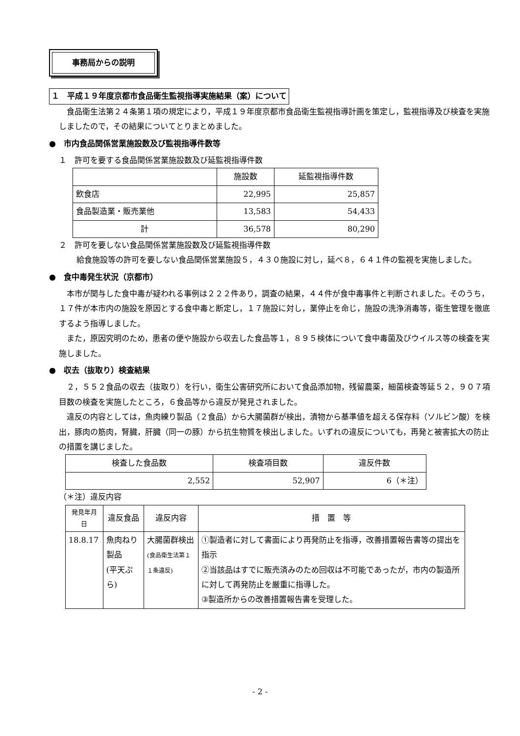事務局からの説明
１　平成１９年度京都市食品衛生監視指導実施結果（案）について
食品衛生法第２４条第１項の規定により，平成１９年度京都市食品衛生監視指導計画を策定し，監視指導及び検査を実施しましたので，その結果についてとりまとめました。
●　市内食品関係営業施設数及び監視指導件数等
１　許可を要する食品関係営業施設数及び延監視指導件数
| | 施設数 | 延監視指導件数 |
| --- | --- | --- |
| 飲食店 | 22,995 | 25,857 |
| 食品製造業・販売業他 | 13,583 | 54,433 |
| 計 | 36,578 | 80,290 |
２　許可を要しない食品関係営業施設数及び延監視指導件数
給食施設等の許可を要しない食品関係営業施設５，４３０施設に対し，延べ８，６４１件の監視を実施しました。
●　食中毒発生状況（京都市）
本市が関与した食中毒が疑われる事例は２２２件あり，調査の結果，４４件が食中毒事件と判断されました。そのうち，１７件が本市内の施設を原因とする食中毒と断定し，１７施設に対し，業停止を命じ，施設の洗浄消毒等，衛生管理を徹底するよう指導しました。
また，原因究明のため，患者の便や施設から収去した食品等１，８９５検体について食中毒菌及びウイルス等の検査を実施しました。
●　収去（抜取り）検査結果
２，５５２食品の収去（抜取り）を行い，衛生公害研究所において食品添加物，残留農薬，細菌検査等延５２，９０７項目数の検査を実施したところ，６食品等から違反が発見されました。
違反の内容としては，魚肉練り製品（２食品）から大腸菌群が検出，漬物から基準値を超える保存料（ソルビン酸）を検出，豚肉の筋肉，腎臓，肝臓（同一の豚）から抗生物質を検出しました。いずれの違反についても，再発と被害拡大の防止の措置を講じました。
| 検査した食品数 | 検査項目数 | 違反件数 |
| --- | --- | --- |
| 2,552 | 52,907 | 6（＊注） |
（＊注）違反内容
| 発見年月日 | 違反食品 | 違反内容 | 措 置 等 |
| --- | --- | --- | --- |
| 18.8.17 | 魚肉ねり製品 (平天ぷら) | 大腸菌群検出 (食品衛生法第１１条違反) | ①製造者に対して書面により再発防止を指導，改善措置報告書等の提出を指示 ②当該品はすでに販売済みのため回収は不可能であったが，市内の製造所に対して再発防止を厳重に指導した。 ③製造所からの改善措置報告書を受理した。 |
- 2 -